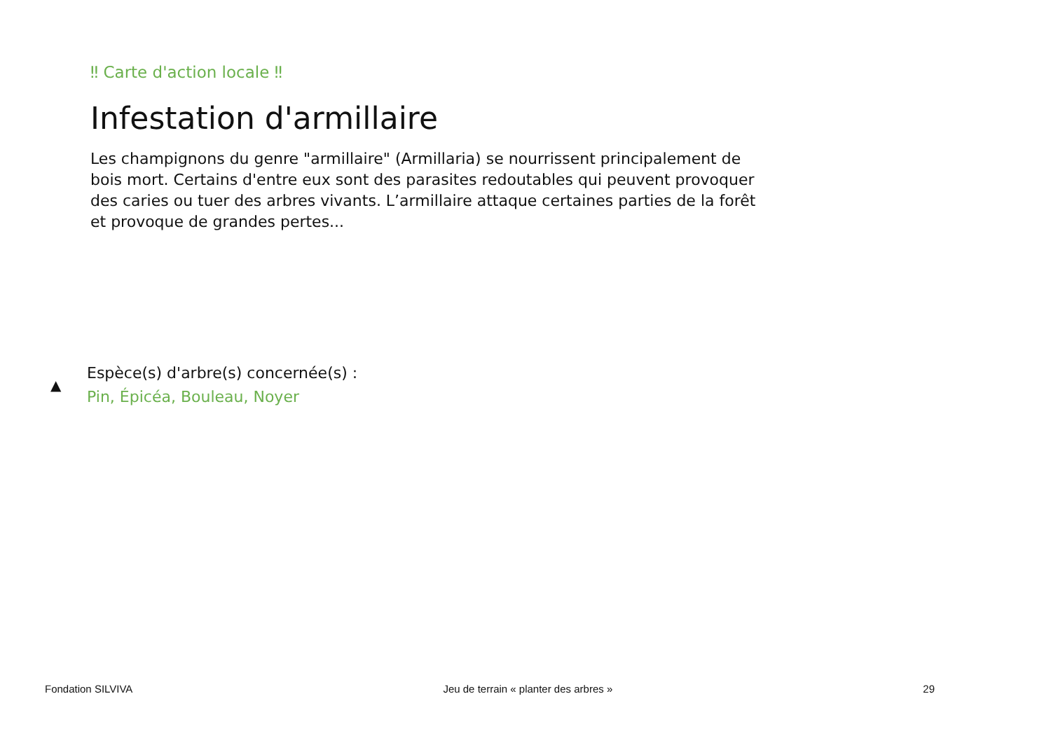‼ Carte d'action locale ‼
Infestation d'armillaire
Les champignons du genre "armillaire" (Armillaria) se nourrissent principalement de bois mort. Certains d'entre eux sont des parasites redoutables qui peuvent provoquer des caries ou tuer des arbres vivants. L’armillaire attaque certaines parties de la forêt et provoque de grandes pertes...
▲
Espèce(s) d'arbre(s) concernée(s) :
Pin, Épicéa, Bouleau, Noyer
Fondation SILVIVA Jeu de terrain « planter des arbres » 29